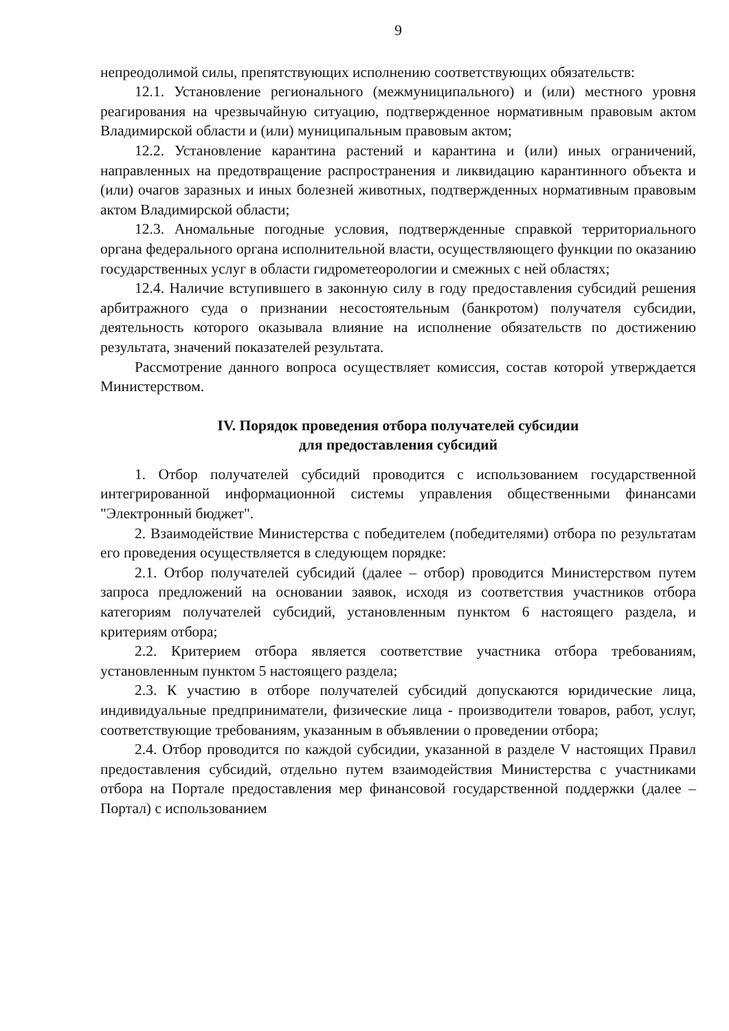9
непреодолимой силы, препятствующих исполнению соответствующих обязательств:
12.1. Установление регионального (межмуниципального) и (или) местного уровня реагирования на чрезвычайную ситуацию, подтвержденное нормативным правовым актом Владимирской области и (или) муниципальным правовым актом;
12.2. Установление карантина растений и карантина и (или) иных ограничений, направленных на предотвращение распространения и ликвидацию карантинного объекта и (или) очагов заразных и иных болезней животных, подтвержденных нормативным правовым актом Владимирской области;
12.3. Аномальные погодные условия, подтвержденные справкой территориального органа федерального органа исполнительной власти, осуществляющего функции по оказанию государственных услуг в области гидрометеорологии и смежных с ней областях;
12.4. Наличие вступившего в законную силу в году предоставления субсидий решения арбитражного суда о признании несостоятельным (банкротом) получателя субсидии, деятельность которого оказывала влияние на исполнение обязательств по достижению результата, значений показателей результата.
Рассмотрение данного вопроса осуществляет комиссия, состав которой утверждается Министерством.
IV. Порядок проведения отбора получателей субсидии
для предоставления субсидий
1. Отбор получателей субсидий проводится с использованием государственной интегрированной информационной системы управления общественными финансами "Электронный бюджет".
2. Взаимодействие Министерства с победителем (победителями) отбора по результатам его проведения осуществляется в следующем порядке:
2.1. Отбор получателей субсидий (далее – отбор) проводится Министерством путем запроса предложений на основании заявок, исходя из соответствия участников отбора категориям получателей субсидий, установленным пунктом 6 настоящего раздела, и критериям отбора;
2.2. Критерием отбора является соответствие участника отбора требованиям, установленным пунктом 5 настоящего раздела;
2.3. К участию в отборе получателей субсидий допускаются юридические лица, индивидуальные предприниматели, физические лица - производители товаров, работ, услуг, соответствующие требованиям, указанным в объявлении о проведении отбора;
2.4. Отбор проводится по каждой субсидии, указанной в разделе V настоящих Правил предоставления субсидий, отдельно путем взаимодействия Министерства с участниками отбора на Портале предоставления мер финансовой государственной поддержки (далее – Портал) с использованием